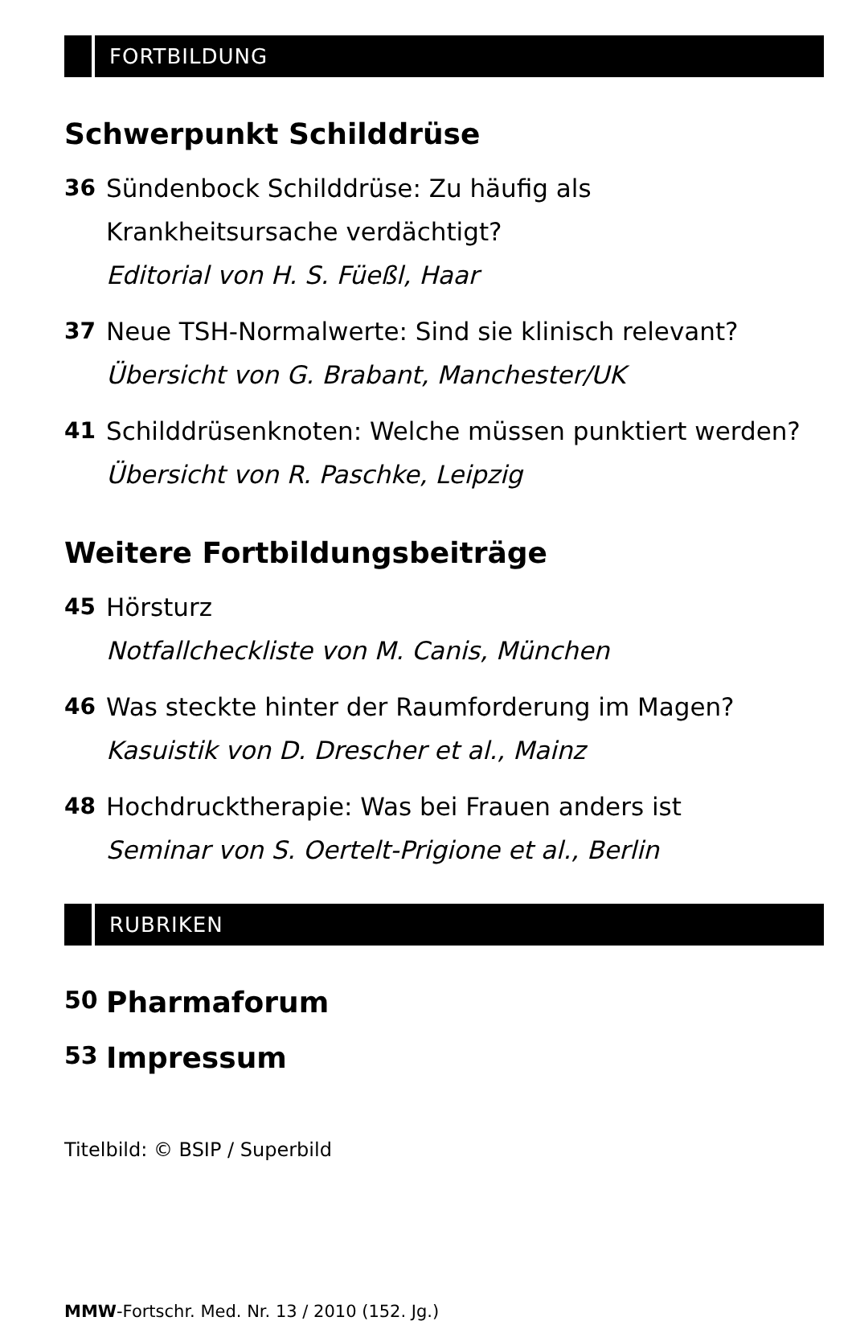FORTBILDUNG
Schwerpunkt Schilddrüse
36 Sündenbock Schilddrüse: Zu häufig als
Krankheitsursache verdächtigt?
Editorial von H. S. Füeßl, Haar
37 Neue TSH-Normalwerte: Sind sie klinisch relevant?
Übersicht von G. Brabant, Manchester/UK
41 Schilddrüsenknoten: Welche müssen punktiert werden?
Übersicht von R. Paschke, Leipzig
Weitere Fortbildungsbeiträge
45 Hörsturz
Notfallcheckliste von M. Canis, München
46 Was steckte hinter der Raumforderung im Magen?
Kasuistik von D. Drescher et al., Mainz
48 Hochdrucktherapie: Was bei Frauen anders ist
Seminar von S. Oertelt-Prigione et al., Berlin
RUBRIKEN
50
Pharmaforum
53
Impressum
Titelbild: © BSIP / Superbild
MMW-Fortschr. Med. Nr. 13 / 2010 (152. Jg.)